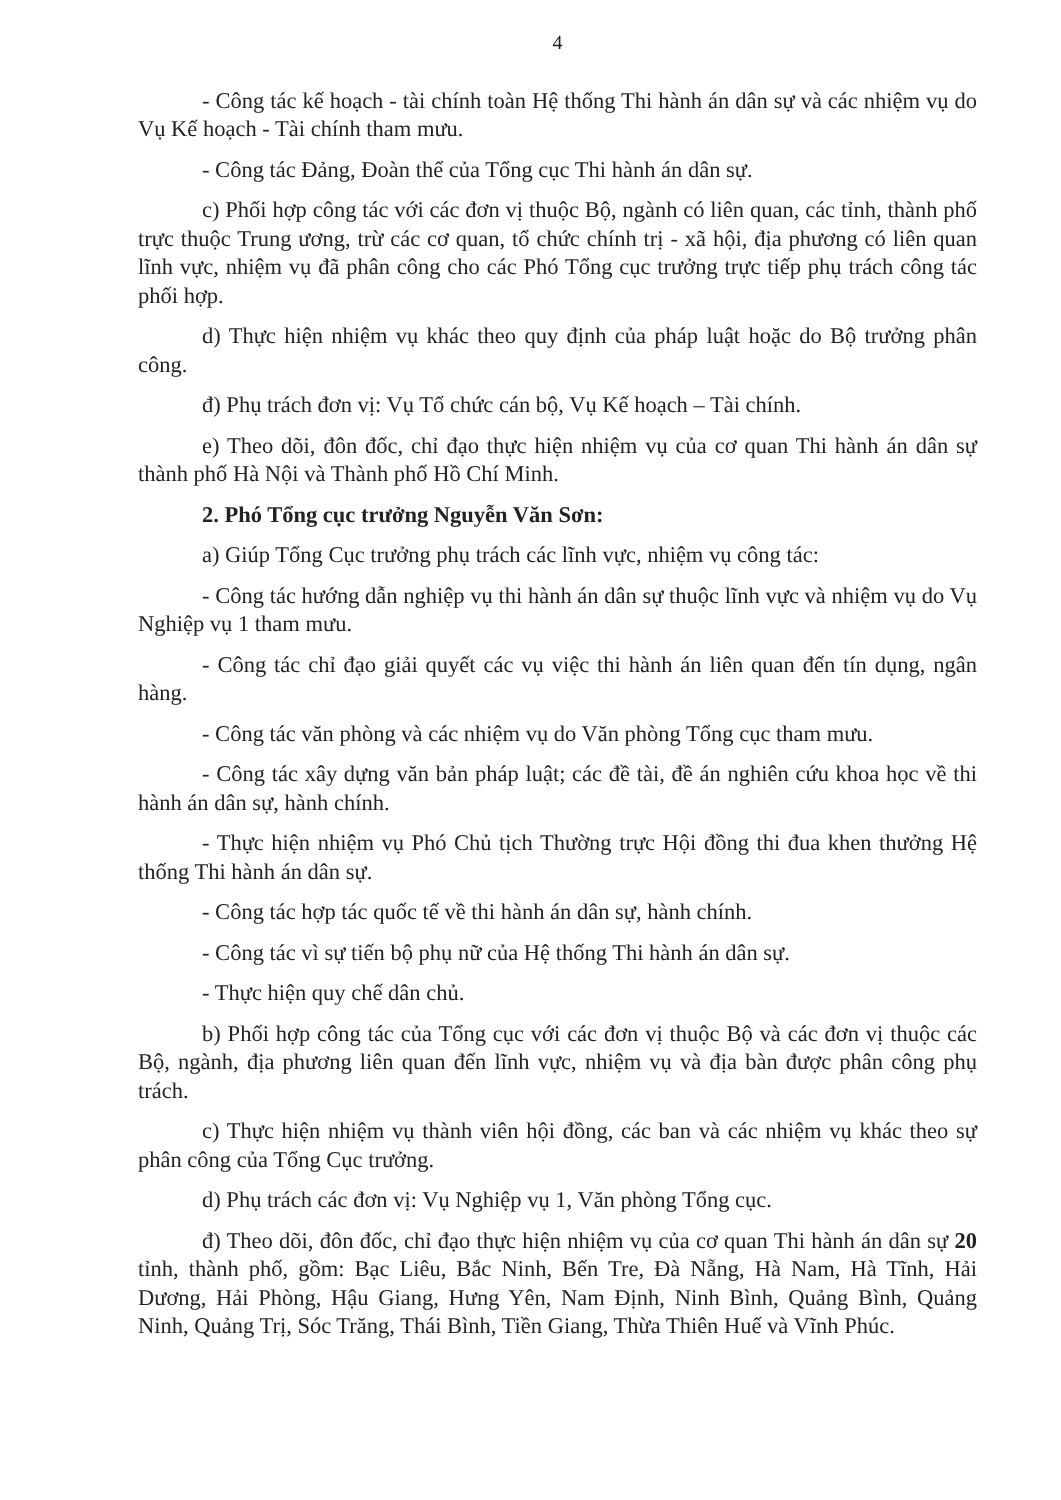4
- Công tác kế hoạch - tài chính toàn Hệ thống Thi hành án dân sự và các nhiệm vụ do Vụ Kế hoạch - Tài chính tham mưu.
- Công tác Đảng, Đoàn thể của Tổng cục Thi hành án dân sự.
c) Phối hợp công tác với các đơn vị thuộc Bộ, ngành có liên quan, các tỉnh, thành phố trực thuộc Trung ương, trừ các cơ quan, tổ chức chính trị - xã hội, địa phương có liên quan lĩnh vực, nhiệm vụ đã phân công cho các Phó Tổng cục trưởng trực tiếp phụ trách công tác phối hợp.
d) Thực hiện nhiệm vụ khác theo quy định của pháp luật hoặc do Bộ trưởng phân công.
đ) Phụ trách đơn vị: Vụ Tổ chức cán bộ, Vụ Kế hoạch – Tài chính.
e) Theo dõi, đôn đốc, chỉ đạo thực hiện nhiệm vụ của cơ quan Thi hành án dân sự thành phố Hà Nội và Thành phố Hồ Chí Minh.
2. Phó Tổng cục trưởng Nguyễn Văn Sơn:
a) Giúp Tổng Cục trưởng phụ trách các lĩnh vực, nhiệm vụ công tác:
- Công tác hướng dẫn nghiệp vụ thi hành án dân sự thuộc lĩnh vực và nhiệm vụ do Vụ Nghiệp vụ 1 tham mưu.
- Công tác chỉ đạo giải quyết các vụ việc thi hành án liên quan đến tín dụng, ngân hàng.
- Công tác văn phòng và các nhiệm vụ do Văn phòng Tổng cục tham mưu.
- Công tác xây dựng văn bản pháp luật; các đề tài, đề án nghiên cứu khoa học về thi hành án dân sự, hành chính.
- Thực hiện nhiệm vụ Phó Chủ tịch Thường trực Hội đồng thi đua khen thưởng Hệ thống Thi hành án dân sự.
- Công tác hợp tác quốc tế về thi hành án dân sự, hành chính.
- Công tác vì sự tiến bộ phụ nữ của Hệ thống Thi hành án dân sự.
- Thực hiện quy chế dân chủ.
b) Phối hợp công tác của Tổng cục với các đơn vị thuộc Bộ và các đơn vị thuộc các Bộ, ngành, địa phương liên quan đến lĩnh vực, nhiệm vụ và địa bàn được phân công phụ trách.
c) Thực hiện nhiệm vụ thành viên hội đồng, các ban và các nhiệm vụ khác theo sự phân công của Tổng Cục trưởng.
d) Phụ trách các đơn vị: Vụ Nghiệp vụ 1, Văn phòng Tổng cục.
đ) Theo dõi, đôn đốc, chỉ đạo thực hiện nhiệm vụ của cơ quan Thi hành án dân sự 20 tỉnh, thành phố, gồm: Bạc Liêu, Bắc Ninh, Bến Tre, Đà Nẵng, Hà Nam, Hà Tĩnh, Hải Dương, Hải Phòng, Hậu Giang, Hưng Yên, Nam Định, Ninh Bình, Quảng Bình, Quảng Ninh, Quảng Trị, Sóc Trăng, Thái Bình, Tiền Giang, Thừa Thiên Huế và Vĩnh Phúc.